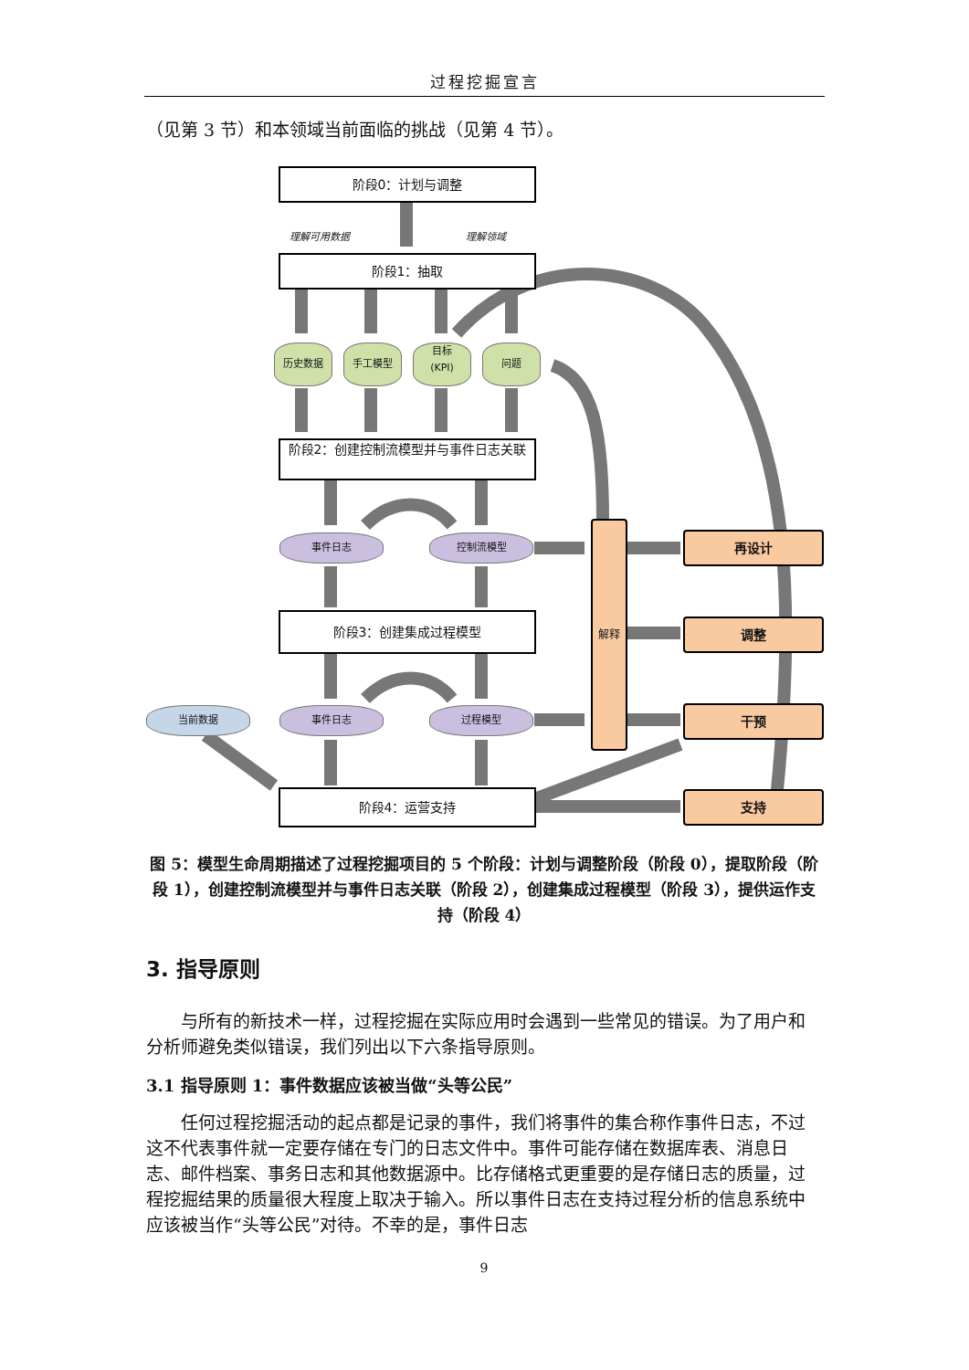过程挖掘宣言
（见第 3 节）和本领域当前面临的挑战（见第 4 节）。
阶段0：计划与调整
理解可用数据 理解领域
阶段1：抽取
历史数据 手工模型
目标
(KPI)
问题
阶段2：创建控制流模型并与事件日志关联
事件日志 控制流模型
阶段3：创建集成过程模型
当前数据 事件日志 过程模型
阶段4：运营支持
解释
再设计
调整
干预
支持
图 5：模型生命周期描述了过程挖掘项目的 5 个阶段：计划与调整阶段（阶段 0），提取阶段（阶段 1），创建控制流模型并与事件日志关联（阶段 2），创建集成过程模型（阶段 3），提供运作支持（阶段 4）
3. 指导原则
与所有的新技术一样，过程挖掘在实际应用时会遇到一些常见的错误。为了用户和分析师避免类似错误，我们列出以下六条指导原则。
3.1 指导原则 1：事件数据应该被当做“头等公民”
任何过程挖掘活动的起点都是记录的事件，我们将事件的集合称作事件日志，不过这不代表事件就一定要存储在专门的日志文件中。事件可能存储在数据库表、消息日志、邮件档案、事务日志和其他数据源中。比存储格式更重要的是存储日志的质量，过程挖掘结果的质量很大程度上取决于输入。所以事件日志在支持过程分析的信息系统中应该被当作“头等公民”对待。不幸的是，事件日志
9